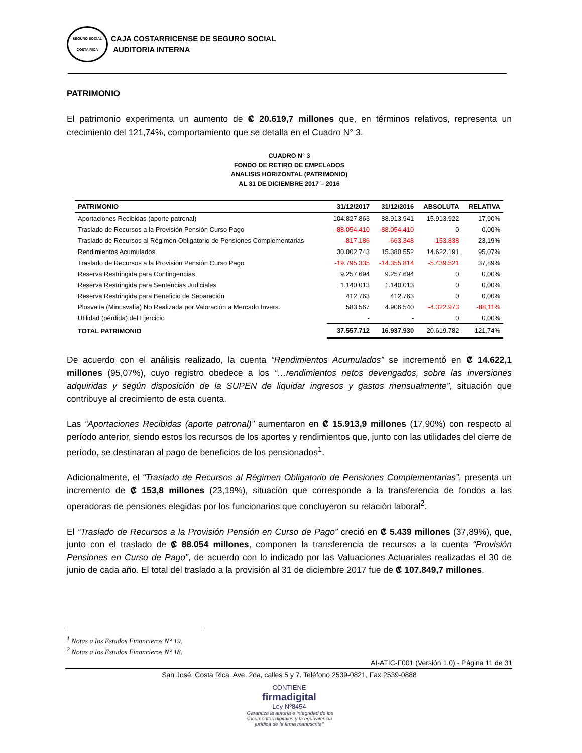SEGURO SOCIAL
COSTA RICA
CAJA COSTARRICENSE DE SEGURO SOCIAL
AUDITORIA INTERNA
PATRIMONIO
El patrimonio experimenta un aumento de ₡ 20.619,7 millones que, en términos relativos, representa un crecimiento del 121,74%, comportamiento que se detalla en el Cuadro N° 3.
CUADRO N° 3
FONDO DE RETIRO DE EMPELADOS
ANALISIS HORIZONTAL (PATRIMONIO)
AL 31 DE DICIEMBRE 2017 – 2016
| PATRIMONIO | 31/12/2017 | 31/12/2016 | ABSOLUTA | RELATIVA |
| --- | --- | --- | --- | --- |
| Aportaciones Recibidas (aporte patronal) | 104.827.863 | 88.913.941 | 15.913.922 | 17,90% |
| Traslado de Recursos a la Provisión Pensión Curso Pago | -88.054.410 | -88.054.410 | 0 | 0,00% |
| Traslado de Recursos al Régimen Obligatorio de Pensiones Complementarias | -817.186 | -663.348 | -153.838 | 23,19% |
| Rendimientos Acumulados | 30.002.743 | 15.380.552 | 14.622.191 | 95,07% |
| Traslado de Recursos a la Provisión Pensión Curso Pago | -19.795.335 | -14.355.814 | -5.439.521 | 37,89% |
| Reserva Restringida para Contingencias | 9.257.694 | 9.257.694 | 0 | 0,00% |
| Reserva Restringida para Sentencias Judiciales | 1.140.013 | 1.140.013 | 0 | 0,00% |
| Reserva Restringida para Beneficio de Separación | 412.763 | 412.763 | 0 | 0,00% |
| Plusvalía (Minusvalía) No Realizada por Valoración a Mercado Invers. | 583.567 | 4.906.540 | -4.322.973 | -88,11% |
| Utilidad (pérdida) del Ejercicio | - | - | 0 | 0,00% |
| TOTAL PATRIMONIO | 37.557.712 | 16.937.930 | 20.619.782 | 121,74% |
De acuerdo con el análisis realizado, la cuenta “Rendimientos Acumulados” se incrementó en ₡ 14.622,1 millones (95,07%), cuyo registro obedece a los “…rendimientos netos devengados, sobre las inversiones adquiridas y según disposición de la SUPEN de liquidar ingresos y gastos mensualmente”, situación que contribuye al crecimiento de esta cuenta.
Las “Aportaciones Recibidas (aporte patronal)” aumentaron en ₡ 15.913,9 millones (17,90%) con respecto al período anterior, siendo estos los recursos de los aportes y rendimientos que, junto con las utilidades del cierre de período, se destinaran al pago de beneficios de los pensionados<sup>1</sup>.
Adicionalmente, el “Traslado de Recursos al Régimen Obligatorio de Pensiones Complementarias”, presenta un incremento de ₡ 153,8 millones (23,19%), situación que corresponde a la transferencia de fondos a las operadoras de pensiones elegidas por los funcionarios que concluyeron su relación laboral<sup>2</sup>.
El “Traslado de Recursos a la Provisión Pensión en Curso de Pago” creció en ₡ 5.439 millones (37,89%), que, junto con el traslado de ₡ 88.054 millones, componen la transferencia de recursos a la cuenta “Provisión Pensiones en Curso de Pago”, de acuerdo con lo indicado por las Valuaciones Actuariales realizadas el 30 de junio de cada año. El total del traslado a la provisión al 31 de diciembre 2017 fue de ₡ 107.849,7 millones.
<sup>1</sup> Notas a los Estados Financieros N° 19.
<sup>2</sup> Notas a los Estados Financieros N° 18.
AI-ATIC-F001 (Versión 1.0) - Página 11 de 31
San José, Costa Rica. Ave. 2da, calles 5 y 7. Teléfono 2539-0821, Fax 2539-0888
CONTIENE
firmadigital
Ley Nº8454
"Garantiza la autoría e integridad de los
documentos digitales y la equivalencia
jurídica de la firma manuscrita"